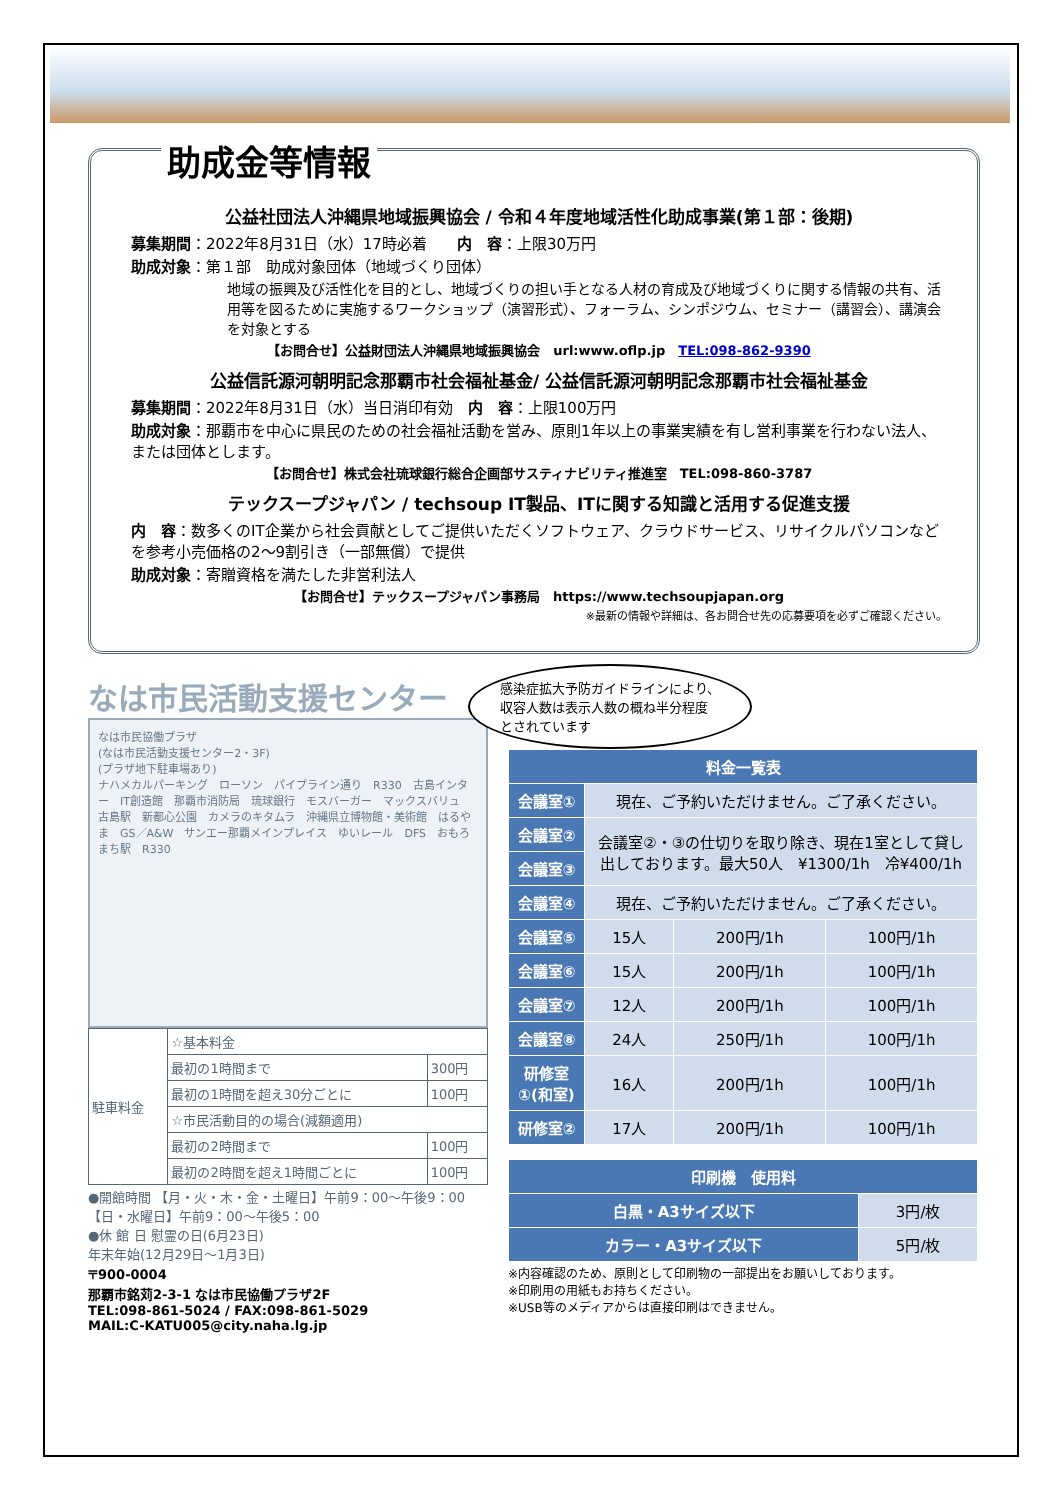助成金等情報
公益社団法人沖縄県地域振興協会 / 令和４年度地域活性化助成事業(第１部：後期)
募集期間：2022年8月31日（水）17時必着　　内　容：上限30万円
助成対象：第１部　助成対象団体（地域づくり団体）
地域の振興及び活性化を目的とし、地域づくりの担い手となる人材の育成及び地域づくりに関する情報の共有、活用等を図るために実施するワークショップ（演習形式）、フォーラム、シンポジウム、セミナー（講習会）、講演会を対象とする
【お問合せ】公益財団法人沖縄県地域振興協会　url:www.oflp.jp　TEL:098-862-9390
公益信託源河朝明記念那覇市社会福祉基金/ 公益信託源河朝明記念那覇市社会福祉基金
募集期間：2022年8月31日（水）当日消印有効　内　容：上限100万円
助成対象：那覇市を中心に県民のための社会福祉活動を営み、原則1年以上の事業実績を有し営利事業を行わない法人、または団体とします。
【お問合せ】株式会社琉球銀行総合企画部サスティナビリティ推進室　TEL:098-860-3787
テックスープジャパン / techsoup IT製品、ITに関する知識と活用する促進支援
内　容：数多くのIT企業から社会貢献としてご提供いただくソフトウェア、クラウドサービス、リサイクルパソコンなどを参考小売価格の2～9割引き（一部無償）で提供
助成対象：寄贈資格を満たした非営利法人
【お問合せ】テックスープジャパン事務局　https://www.techsoupjapan.org
※最新の情報や詳細は、各お問合せ先の応募要項を必ずご確認ください。
なは市民活動支援センター
なは市民協働プラザ
(なは市民活動支援センター2・3F)
(プラザ地下駐車場あり)
ナハメカルパーキング　ローソン　パイプライン通り　R330　古島インター　IT創造館　那覇市消防局　琉球銀行　モスバーガー　マックスバリュ　古島駅　新都心公園　カメラのキタムラ　沖縄県立博物館・美術館　はるやま　GS／A&W　サンエー那覇メインプレイス　ゆいレール　DFS　おもろまち駅　R330
| 駐車料金 | ☆基本料金 | |
| | 最初の1時間まで | 300円 |
| | 最初の1時間を超え30分ごとに | 100円 |
| | ☆市民活動目的の場合(減額適用) | |
| | 最初の2時間まで | 100円 |
| | 最初の2時間を超え1時間ごとに | 100円 |
●開館時間 【月・火・木・金・土曜日】午前9：00～午後9：00
【日・水曜日】午前9：00～午後5：00
●休 館 日 慰霊の日(6月23日)
年末年始(12月29日～1月3日)
〒900-0004
那覇市銘苅2-3-1 なは市民協働プラザ2F
TEL:098-861-5024 / FAX:098-861-5029
MAIL:C-KATU005@city.naha.lg.jp
感染症拡大予防ガイドラインにより、収容人数は表示人数の概ね半分程度とされています
| 料金一覧表 | | | |
| --- | --- | --- | --- |
| 会議室① | 現在、ご予約いただけません。ご了承ください。 | | |
| 会議室② | 会議室②・③の仕切りを取り除き、現在1室として貸し出しております。最大50人 ¥1300/1h 冷¥400/1h | | |
| 会議室③ | | | |
| 会議室④ | 現在、ご予約いただけません。ご了承ください。 | | |
| 会議室⑤ | 15人 | 200円/1h | 100円/1h |
| 会議室⑥ | 15人 | 200円/1h | 100円/1h |
| 会議室⑦ | 12人 | 200円/1h | 100円/1h |
| 会議室⑧ | 24人 | 250円/1h | 100円/1h |
| 研修室①(和室) | 16人 | 200円/1h | 100円/1h |
| 研修室② | 17人 | 200円/1h | 100円/1h |
| 印刷機 使用料 | |
| --- | --- |
| 白黒・A3サイズ以下 | 3円/枚 |
| カラー・A3サイズ以下 | 5円/枚 |
※内容確認のため、原則として印刷物の一部提出をお願いしております。
※印刷用の用紙もお持ちください。
※USB等のメディアからは直接印刷はできません。